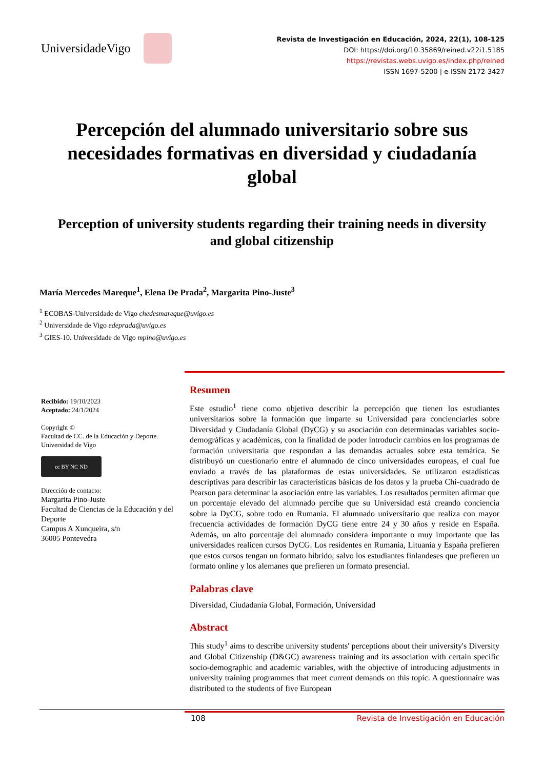UniversidadeVigo
Revista de Investigación en Educación, 2024, 22(1), 108-125
DOI: https://doi.org/10.35869/reined.v22i1.5185
https://revistas.webs.uvigo.es/index.php/reined
ISSN 1697-5200 | e-ISSN 2172-3427
Percepción del alumnado universitario sobre sus necesidades formativas en diversidad y ciudadanía global
Perception of university students regarding their training needs in diversity and global citizenship
María Mercedes Mareque<sup>1</sup>, Elena De Prada<sup>2</sup>, Margarita Pino-Juste<sup>3</sup>
<sup>1</sup> ECOBAS-Universidade de Vigo chedesmareque@uvigo.es
<sup>2</sup> Universidade de Vigo edeprada@uvigo.es
<sup>3</sup> GIES-10. Universidade de Vigo mpino@uvigo.es
Recibido: 19/10/2023
Aceptado: 24/1/2024
Copyright ©
Facultad de CC. de la Educación y Deporte. Universidad de Vigo
cc BY NC ND
Dirección de contacto:
Margarita Pino-Juste
Facultad de Ciencias de la Educación y del Deporte
Campus A Xunqueira, s/n
36005 Pontevedra
Resumen
Este estudio<sup>1</sup> tiene como objetivo describir la percepción que tienen los estudiantes universitarios sobre la formación que imparte su Universidad para concienciarles sobre Diversidad y Ciudadanía Global (DyCG) y su asociación con determinadas variables socio-demográficas y académicas, con la finalidad de poder introducir cambios en los programas de formación universitaria que respondan a las demandas actuales sobre esta temática. Se distribuyó un cuestionario entre el alumnado de cinco universidades europeas, el cual fue enviado a través de las plataformas de estas universidades. Se utilizaron estadísticas descriptivas para describir las características básicas de los datos y la prueba Chi-cuadrado de Pearson para determinar la asociación entre las variables. Los resultados permiten afirmar que un porcentaje elevado del alumnado percibe que su Universidad está creando conciencia sobre la DyCG, sobre todo en Rumania. El alumnado universitario que realiza con mayor frecuencia actividades de formación DyCG tiene entre 24 y 30 años y reside en España. Además, un alto porcentaje del alumnado considera importante o muy importante que las universidades realicen cursos DyCG. Los residentes en Rumania, Lituania y España prefieren que estos cursos tengan un formato híbrido; salvo los estudiantes finlandeses que prefieren un formato online y los alemanes que prefieren un formato presencial.
Palabras clave
Diversidad, Ciudadanía Global, Formación, Universidad
Abstract
This study<sup>1</sup> aims to describe university students' perceptions about their university's Diversity and Global Citizenship (D&GC) awareness training and its association with certain specific socio-demographic and academic variables, with the objective of introducing adjustments in university training programmes that meet current demands on this topic. A questionnaire was distributed to the students of five European
108 Revista de Investigación en Educación